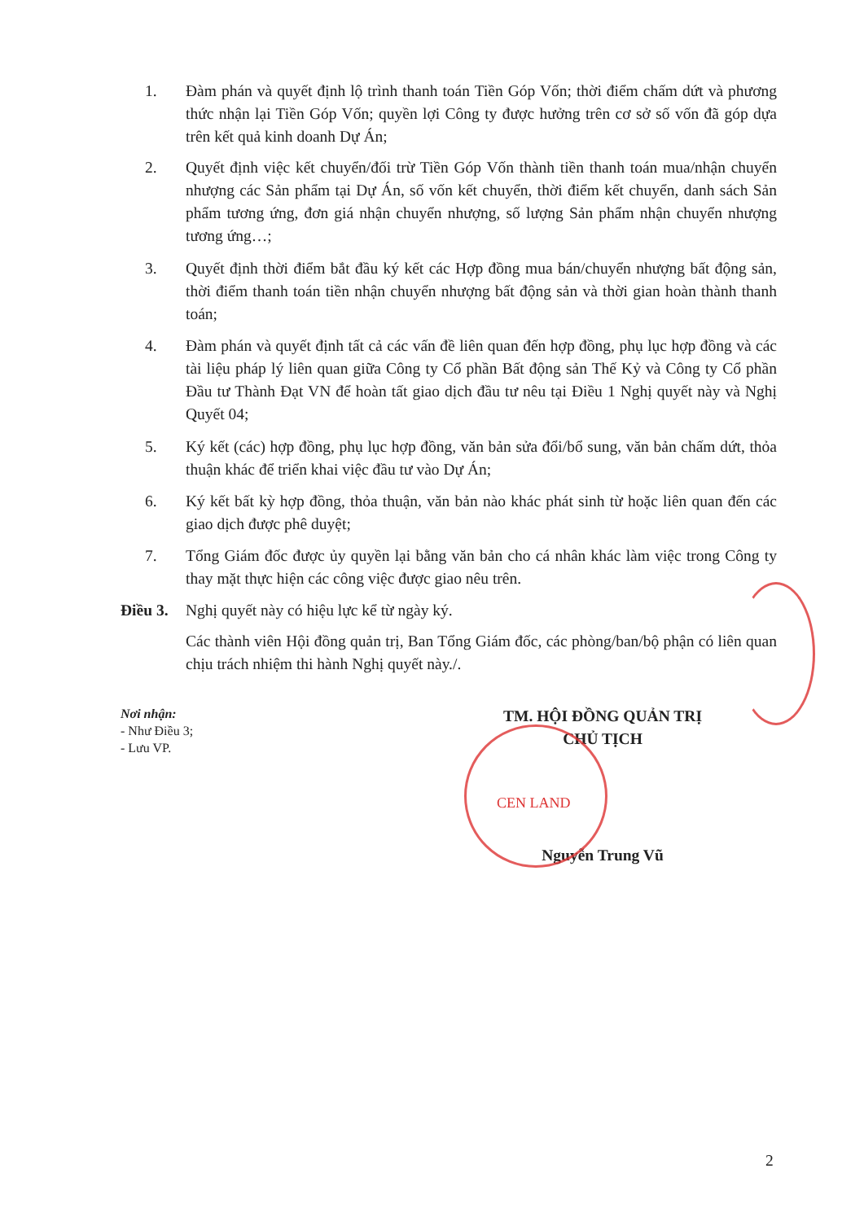1. Đàm phán và quyết định lộ trình thanh toán Tiền Góp Vốn; thời điểm chấm dứt và phương thức nhận lại Tiền Góp Vốn; quyền lợi Công ty được hưởng trên cơ sở số vốn đã góp dựa trên kết quả kinh doanh Dự Án;
2. Quyết định việc kết chuyển/đối trừ Tiền Góp Vốn thành tiền thanh toán mua/nhận chuyển nhượng các Sản phẩm tại Dự Án, số vốn kết chuyển, thời điểm kết chuyển, danh sách Sản phẩm tương ứng, đơn giá nhận chuyển nhượng, số lượng Sản phẩm nhận chuyển nhượng tương ứng…;
3. Quyết định thời điểm bắt đầu ký kết các Hợp đồng mua bán/chuyển nhượng bất động sản, thời điểm thanh toán tiền nhận chuyển nhượng bất động sản và thời gian hoàn thành thanh toán;
4. Đàm phán và quyết định tất cả các vấn đề liên quan đến hợp đồng, phụ lục hợp đồng và các tài liệu pháp lý liên quan giữa Công ty Cổ phần Bất động sản Thế Kỷ và Công ty Cổ phần Đầu tư Thành Đạt VN để hoàn tất giao dịch đầu tư nêu tại Điều 1 Nghị quyết này và Nghị Quyết 04;
5. Ký kết (các) hợp đồng, phụ lục hợp đồng, văn bản sửa đổi/bổ sung, văn bản chấm dứt, thỏa thuận khác để triển khai việc đầu tư vào Dự Án;
6. Ký kết bất kỳ hợp đồng, thỏa thuận, văn bản nào khác phát sinh từ hoặc liên quan đến các giao dịch được phê duyệt;
7. Tổng Giám đốc được ủy quyền lại bằng văn bản cho cá nhân khác làm việc trong Công ty thay mặt thực hiện các công việc được giao nêu trên.
Điều 3.
Nghị quyết này có hiệu lực kể từ ngày ký.
Các thành viên Hội đồng quản trị, Ban Tổng Giám đốc, các phòng/ban/bộ phận có liên quan chịu trách nhiệm thi hành Nghị quyết này./.
Nơi nhận:
- Như Điều 3;
- Lưu VP.
TM. HỘI ĐỒNG QUẢN TRỊ
CHỦ TỊCH
Nguyễn Trung Vũ
CEN LAND
2